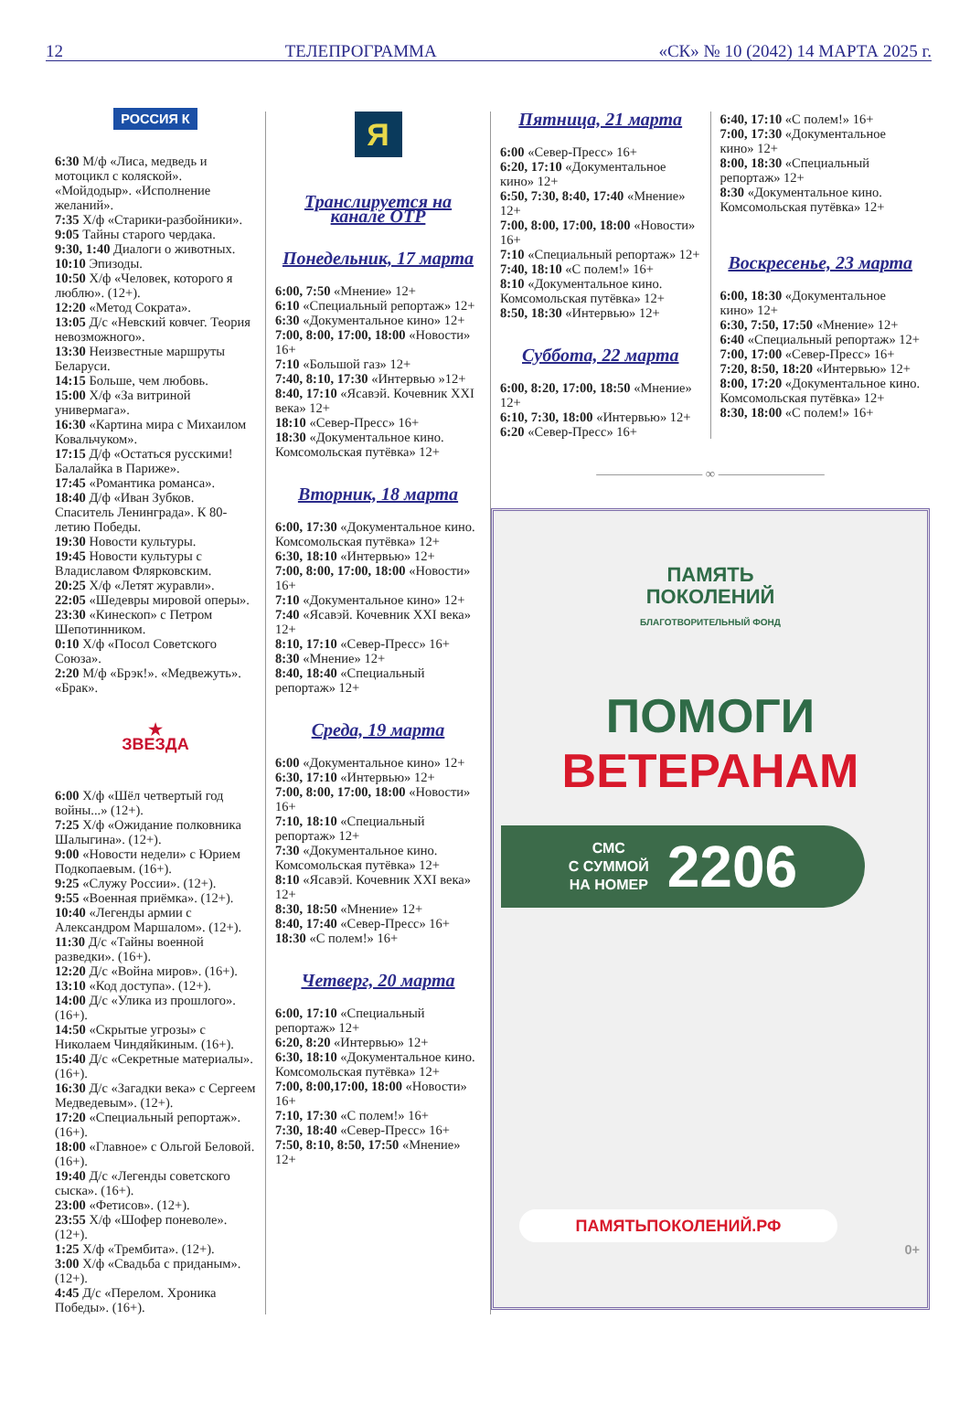12 ТЕЛЕПРОГРАММА «СК» № 10 (2042) 14 МАРТА 2025 г.
РОССИЯ К
6:30 М/ф «Лиса, медведь и мотоцикл с коляской». «Мойдодыр». «Исполнение желаний».
7:35 Х/ф «Старики-разбойники».
9:05 Тайны старого чердака.
9:30, 1:40 Диалоги о животных.
10:10 Эпизоды.
10:50 Х/ф «Человек, которого я люблю». (12+).
12:20 «Метод Сократа».
13:05 Д/с «Невский ковчег. Теория невозможного».
13:30 Неизвестные маршруты Беларуси.
14:15 Больше, чем любовь.
15:00 Х/ф «За витриной универмага».
16:30 «Картина мира с Михаилом Ковальчуком».
17:15 Д/ф «Остаться русскими! Балалайка в Париже».
17:45 «Романтика романса».
18:40 Д/ф «Иван Зубков. Спаситель Ленинграда». К 80-летию Победы.
19:30 Новости культуры.
19:45 Новости культуры с Владиславом Флярковским.
20:25 Х/ф «Летят журавли».
22:05 «Шедевры мировой оперы».
23:30 «Кинескоп» с Петром Шепотинником.
0:10 Х/ф «Посол Советского Союза».
2:20 М/ф «Брэк!». «Медвежуть». «Брак».
★
ЗВЕЗДА
6:00 Х/ф «Шёл четвертый год войны...» (12+).
7:25 Х/ф «Ожидание полковника Шалыгина». (12+).
9:00 «Новости недели» с Юрием Подкопаевым. (16+).
9:25 «Служу России». (12+).
9:55 «Военная приёмка». (12+).
10:40 «Легенды армии с Александром Маршалом». (12+).
11:30 Д/с «Тайны военной разведки». (16+).
12:20 Д/с «Война миров». (16+).
13:10 «Код доступа». (12+).
14:00 Д/с «Улика из прошлого». (16+).
14:50 «Скрытые угрозы» с Николаем Чиндяйкиным. (16+).
15:40 Д/с «Секретные материалы». (16+).
16:30 Д/с «Загадки века» с Сергеем Медведевым». (12+).
17:20 «Специальный репортаж». (16+).
18:00 «Главное» с Ольгой Беловой. (16+).
19:40 Д/с «Легенды советского сыска». (16+).
23:00 «Фетисов». (12+).
23:55 Х/ф «Шофер поневоле». (12+).
1:25 Х/ф «Трембита». (12+).
3:00 Х/ф «Свадьба с приданым». (12+).
4:45 Д/с «Перелом. Хроника Победы». (16+).
Я
Транслируется на канале ОТР
Понедельник, 17 марта
6:00, 7:50 «Мнение» 12+
6:10 «Специальный репортаж» 12+
6:30 «Документальное кино» 12+
7:00, 8:00, 17:00, 18:00 «Новости» 16+
7:10 «Большой газ» 12+
7:40, 8:10, 17:30 «Интервью »12+
8:40, 17:10 «Ясавэй. Кочевник XXI века» 12+
18:10 «Север-Пресс» 16+
18:30 «Документальное кино. Комсомольская путёвка» 12+
Вторник, 18 марта
6:00, 17:30 «Документальное кино. Комсомольская путёвка» 12+
6:30, 18:10 «Интервью» 12+
7:00, 8:00, 17:00, 18:00 «Новости» 16+
7:10 «Документальное кино» 12+
7:40 «Ясавэй. Кочевник XXI века» 12+
8:10, 17:10 «Север-Пресс» 16+
8:30 «Мнение» 12+
8:40, 18:40 «Специальный репортаж» 12+
Среда, 19 марта
6:00 «Документальное кино» 12+
6:30, 17:10 «Интервью» 12+
7:00, 8:00, 17:00, 18:00 «Новости» 16+
7:10, 18:10 «Специальный репортаж» 12+
7:30 «Документальное кино. Комсомольская путёвка» 12+
8:10 «Ясавэй. Кочевник XXI века» 12+
8:30, 18:50 «Мнение» 12+
8:40, 17:40 «Север-Пресс» 16+
18:30 «С полем!» 16+
Четверг, 20 марта
6:00, 17:10 «Специальный репортаж» 12+
6:20, 8:20 «Интервью» 12+
6:30, 18:10 «Документальное кино. Комсомольская путёвка» 12+
7:00, 8:00,17:00, 18:00 «Новости» 16+
7:10, 17:30 «С полем!» 16+
7:30, 18:40 «Север-Пресс» 16+
7:50, 8:10, 8:50, 17:50 «Мнение» 12+
Пятница, 21 марта
6:00 «Север-Пресс» 16+
6:20, 17:10 «Документальное кино» 12+
6:50, 7:30, 8:40, 17:40 «Мнение» 12+
7:00, 8:00, 17:00, 18:00 «Новости» 16+
7:10 «Специальный репортаж» 12+
7:40, 18:10 «С полем!» 16+
8:10 «Документальное кино. Комсомольская путёвка» 12+
8:50, 18:30 «Интервью» 12+
Суббота, 22 марта
6:00, 8:20, 17:00, 18:50 «Мнение» 12+
6:10, 7:30, 18:00 «Интервью» 12+
6:20 «Север-Пресс» 16+
6:40, 17:10 «С полем!» 16+
7:00, 17:30 «Документальное кино» 12+
8:00, 18:30 «Специальный репортаж» 12+
8:30 «Документальное кино. Комсомольская путёвка» 12+
Воскресенье, 23 марта
6:00, 18:30 «Документальное кино» 12+
6:30, 7:50, 17:50 «Мнение» 12+
6:40 «Специальный репортаж» 12+
7:00, 17:00 «Север-Пресс» 16+
7:20, 8:50, 18:20 «Интервью» 12+
8:00, 17:20 «Документальное кино. Комсомольская путёвка» 12+
8:30, 18:00 «С полем!» 16+
———————— ∞ ————————
ПАМЯТЬ
ПОКОЛЕНИЙ
БЛАГОТВОРИТЕЛЬНЫЙ ФОНД
ПОМОГИ
ВЕТЕРАНАМ
СМС
С СУММОЙ
НА НОМЕР 2206
ПАМЯТЬПОКОЛЕНИЙ.РФ
0+